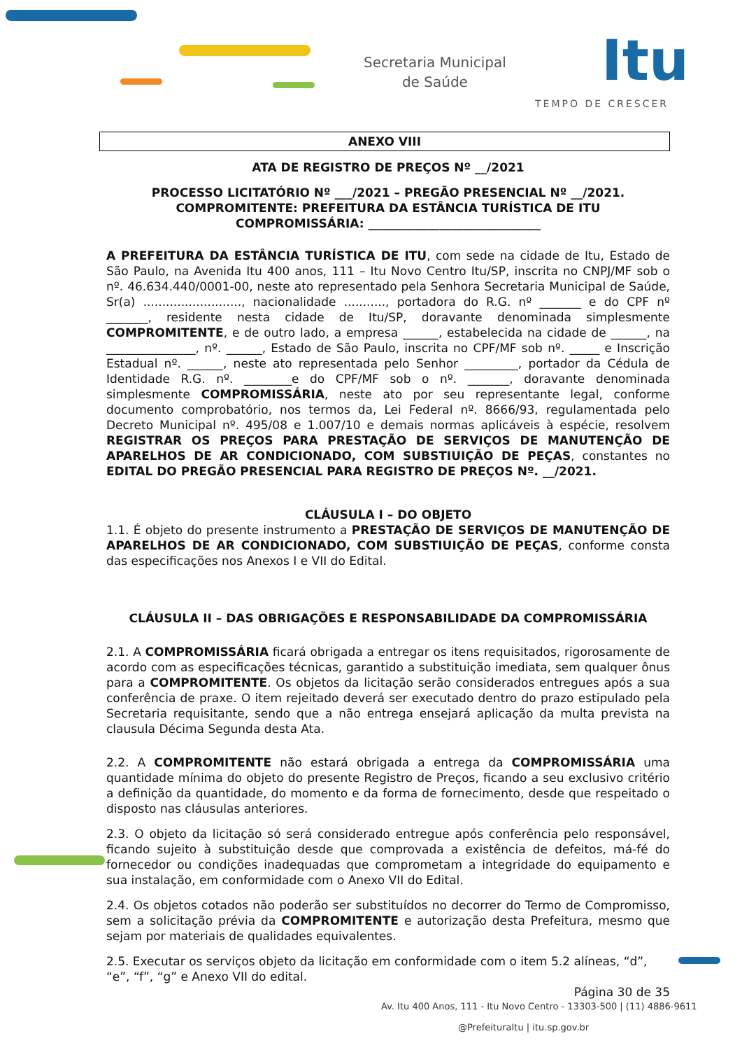Secretaria Municipal
de Saúde
Itu
TEMPO DE CRESCER
ANEXO VIII
ATA DE REGISTRO DE PREÇOS Nº __/2021
PROCESSO LICITATÓRIO Nº ___/2021 – PREGÃO PRESENCIAL Nº __/2021.
COMPROMITENTE: PREFEITURA DA ESTÂNCIA TURÍSTICA DE ITU
COMPROMISSÁRIA: _____________________________
A PREFEITURA DA ESTÂNCIA TURÍSTICA DE ITU, com sede na cidade de Itu, Estado de São Paulo, na Avenida Itu 400 anos, 111 – Itu Novo Centro Itu/SP, inscrita no CNPJ/MF sob o nº. 46.634.440/0001-00, neste ato representado pela Senhora Secretaria Municipal de Saúde, Sr(a) .........................., nacionalidade ..........., portadora do R.G. nº _______ e do CPF nº _______, residente nesta cidade de Itu/SP, doravante denominada simplesmente COMPROMITENTE, e de outro lado, a empresa ______, estabelecida na cidade de ______, na _______________, nº. ______, Estado de São Paulo, inscrita no CPF/MF sob nº. _____ e Inscrição Estadual nº. ______, neste ato representada pelo Senhor _________, portador da Cédula de Identidade R.G. nº. ________e do CPF/MF sob o nº. _______, doravante denominada simplesmente COMPROMISSÁRIA, neste ato por seu representante legal, conforme documento comprobatório, nos termos da, Lei Federal nº. 8666/93, regulamentada pelo Decreto Municipal nº. 495/08 e 1.007/10 e demais normas aplicáveis à espécie, resolvem REGISTRAR OS PREÇOS PARA PRESTAÇÃO DE SERVIÇOS DE MANUTENÇÃO DE APARELHOS DE AR CONDICIONADO, COM SUBSTIUIÇÃO DE PEÇAS, constantes no EDITAL DO PREGÃO PRESENCIAL PARA REGISTRO DE PREÇOS Nº. __/2021.
CLÁUSULA I – DO OBJETO
1.1. É objeto do presente instrumento a PRESTAÇÃO DE SERVIÇOS DE MANUTENÇÃO DE APARELHOS DE AR CONDICIONADO, COM SUBSTIUIÇÃO DE PEÇAS, conforme consta das especificações nos Anexos I e VII do Edital.
CLÁUSULA II – DAS OBRIGAÇÕES E RESPONSABILIDADE DA COMPROMISSÁRIA
2.1. A COMPROMISSÁRIA ficará obrigada a entregar os itens requisitados, rigorosamente de acordo com as especificações técnicas, garantido a substituição imediata, sem qualquer ônus para a COMPROMITENTE. Os objetos da licitação serão considerados entregues após a sua conferência de praxe. O item rejeitado deverá ser executado dentro do prazo estipulado pela Secretaria requisitante, sendo que a não entrega ensejará aplicação da multa prevista na clausula Décima Segunda desta Ata.
2.2. A COMPROMITENTE não estará obrigada a entrega da COMPROMISSÁRIA uma quantidade mínima do objeto do presente Registro de Preços, ficando a seu exclusivo critério a definição da quantidade, do momento e da forma de fornecimento, desde que respeitado o disposto nas cláusulas anteriores.
2.3. O objeto da licitação só será considerado entregue após conferência pelo responsável, ficando sujeito à substituição desde que comprovada a existência de defeitos, má-fé do fornecedor ou condições inadequadas que comprometam a integridade do equipamento e sua instalação, em conformidade com o Anexo VII do Edital.
2.4. Os objetos cotados não poderão ser substituídos no decorrer do Termo de Compromisso, sem a solicitação prévia da COMPROMITENTE e autorização desta Prefeitura, mesmo que sejam por materiais de qualidades equivalentes.
2.5. Executar os serviços objeto da licitação em conformidade com o item 5.2 alíneas, “d”, “e”, “f”, “g” e Anexo VII do edital.
Página 30 de 35
Av. Itu 400 Anos, 111 - Itu Novo Centro - 13303-500 | (11) 4886-9611
@PrefeituraItu | itu.sp.gov.br